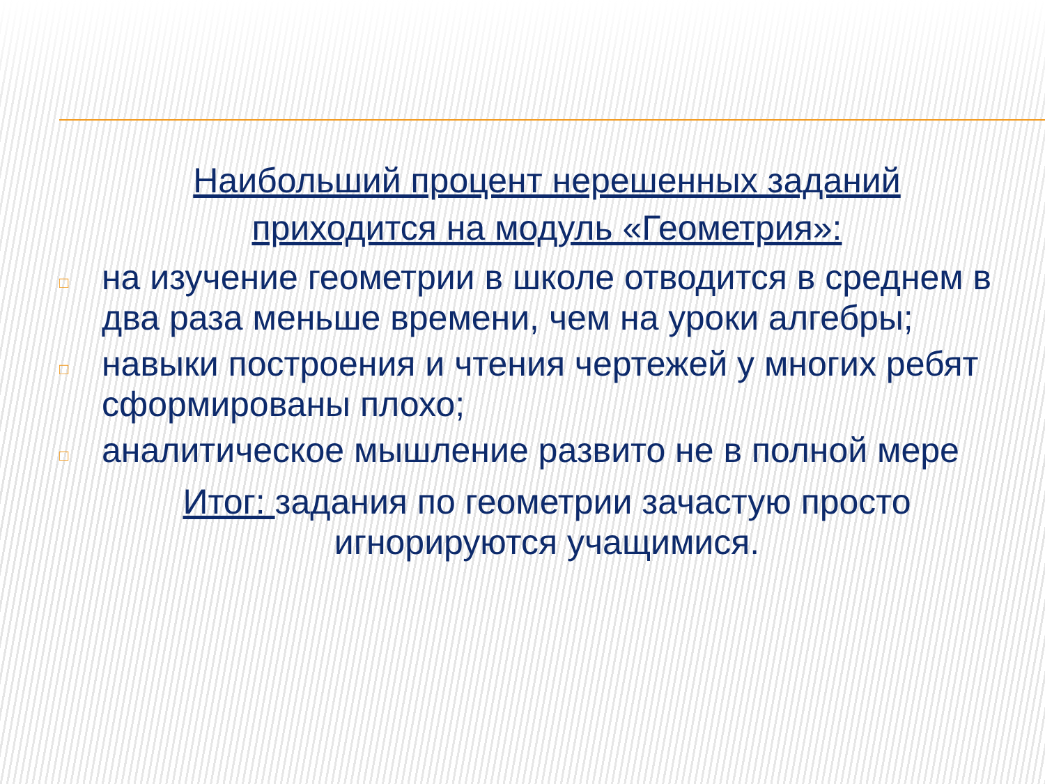Наибольший процент нерешенных заданий приходится на модуль «Геометрия»:
□ на изучение геометрии в школе отводится в среднем в два раза меньше времени, чем на уроки алгебры;
□ навыки построения и чтения чертежей у многих ребят сформированы плохо;
□ аналитическое мышление развито не в полной мере
Итог: задания по геометрии зачастую просто игнорируются учащимися.